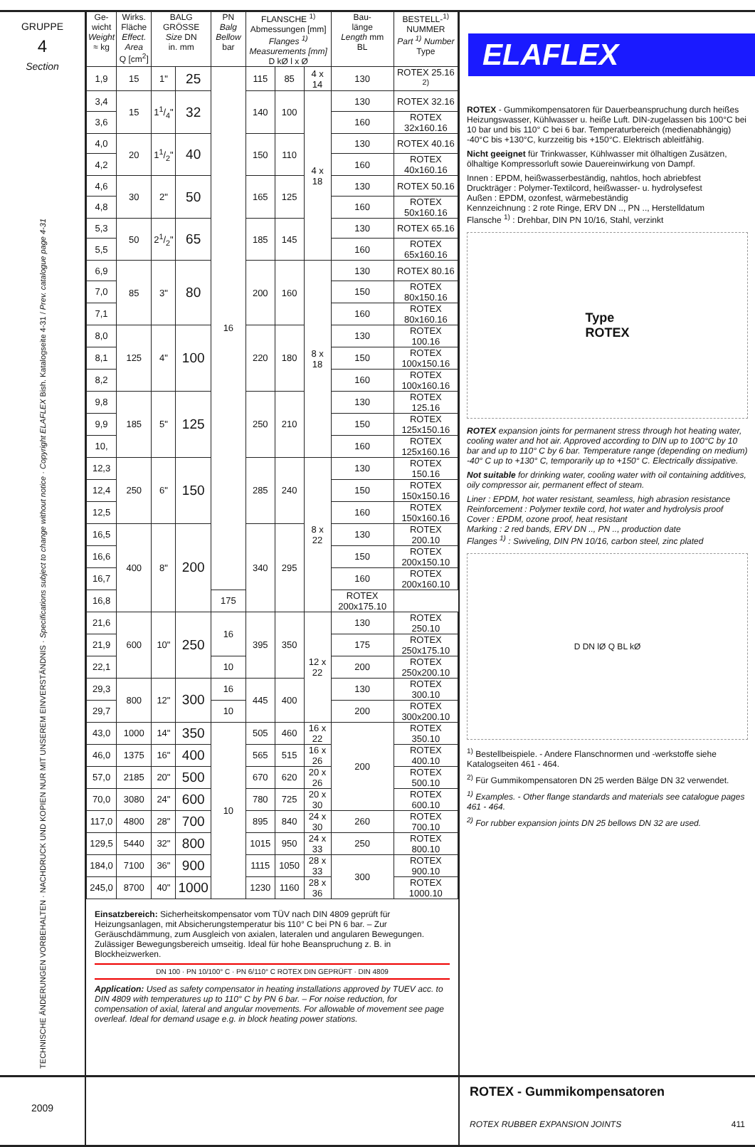GRUPPE
4
Section
TECHNISCHE ÄNDERUNGEN VORBEHALTEN · NACHDRUCK UND KOPIEN NUR MIT UNSEREM EINVERSTÄNDNIS · Specifications subject to change without notice · Copyright ELAFLEX Bish. Katalogseite 4-31 / Prev. catalogue page 4-31
| Ge- wicht Weight ≈ kg | Wirks. Fläche Effect. Area Q [cm<sup>2</sup>] | BALG GRÖSSE Size DN in. mm | | PN Balg Bellow bar | FLANSCHE <sup>1)</sup> Abmessungen [mm] Flanges <sup>1)</sup> Measurements [mm] D kØ l x Ø | | | Bau- länge Length mm BL | BESTELL-<sup>1)</sup> NUMMER Part <sup>1)</sup> Number Type |
| --- | --- | --- | --- | --- | --- | --- | --- | --- | --- |
| 1,9 | 15 | 1" | 25 | 16 | 115 | 85 | 4 x 14 | 130 | ROTEX 25.16 <sup>2)</sup> |
| 3,4 | 15 | 11/4" | 32 | | 140 | 100 | 4 x 18 | 130 | ROTEX 32.16 |
| 3,6 | | | | | | | | 160 | ROTEX 32x160.16 |
| 4,0 | 20 | 11/2" | 40 | | 150 | 110 | | 130 | ROTEX 40.16 |
| 4,2 | | | | | | | | 160 | ROTEX 40x160.16 |
| 4,6 | 30 | 2" | 50 | | 165 | 125 | | 130 | ROTEX 50.16 |
| 4,8 | | | | | | | | 160 | ROTEX 50x160.16 |
| 5,3 | 50 | 21/2" | 65 | | 185 | 145 | | 130 | ROTEX 65.16 |
| 5,5 | | | | | | | | 160 | ROTEX 65x160.16 |
| 6,9 | 85 | 3" | 80 | | 200 | 160 | 8 x 18 | 130 | ROTEX 80.16 |
| 7,0 | | | | | | | | 150 | ROTEX 80x150.16 |
| 7,1 | | | | | | | | 160 | ROTEX 80x160.16 |
| 8,0 | 125 | 4" | 100 | | 220 | 180 | | 130 | ROTEX 100.16 |
| 8,1 | | | | | | | | 150 | ROTEX 100x150.16 |
| 8,2 | | | | | | | | 160 | ROTEX 100x160.16 |
| 9,8 | 185 | 5" | 125 | | 250 | 210 | | 130 | ROTEX 125.16 |
| 9,9 | | | | | | | | 150 | ROTEX 125x150.16 |
| 10, | | | | | | | | 160 | ROTEX 125x160.16 |
| 12,3 | 250 | 6" | 150 | | 285 | 240 | 8 x 22 | 130 | ROTEX 150.16 |
| 12,4 | | | | | | | | 150 | ROTEX 150x150.16 |
| 12,5 | | | | | | | | 160 | ROTEX 150x160.16 |
| 16,5 | 400 | 8" | 200 | | 340 | 295 | | 130 | ROTEX 200.10 |
| 16,6 | | | | | | | | 150 | ROTEX 200x150.10 |
| 16,7 | | | | | | | | 160 | ROTEX 200x160.10 |
| 16,8 | | | | 175 | | | | ROTEX 200x175.10 | |
| 21,6 | 600 | 10" | 250 | 16 | 395 | 350 | 12 x 22 | 130 | ROTEX 250.10 |
| 21,9 | | | | | | | | 175 | ROTEX 250x175.10 |
| 22,1 | | | | 10 | | | | 200 | ROTEX 250x200.10 |
| 29,3 | 800 | 12" | 300 | 16 | 445 | 400 | | 130 | ROTEX 300.10 |
| 29,7 | | | | 10 | | | | 200 | ROTEX 300x200.10 |
| 43,0 | 1000 | 14" | 350 | 10 | 505 | 460 | 16 x 22 | 200 | ROTEX 350.10 |
| 46,0 | 1375 | 16" | 400 | | 565 | 515 | 16 x 26 | | ROTEX 400.10 |
| 57,0 | 2185 | 20" | 500 | | 670 | 620 | 20 x 26 | | ROTEX 500.10 |
| 70,0 | 3080 | 24" | 600 | | 780 | 725 | 20 x 30 | | ROTEX 600.10 |
| 117,0 | 4800 | 28" | 700 | | 895 | 840 | 24 x 30 | 260 | ROTEX 700.10 |
| 129,5 | 5440 | 32" | 800 | | 1015 | 950 | 24 x 33 | 250 | ROTEX 800.10 |
| 184,0 | 7100 | 36" | 900 | | 1115 | 1050 | 28 x 33 | 300 | ROTEX 900.10 |
| 245,0 | 8700 | 40" | 1000 | | 1230 | 1160 | 28 x 36 | | ROTEX 1000.10 |
Einsatzbereich: Sicherheitskompensator vom TÜV nach DIN 4809 geprüft für Heizungsanlagen, mit Absicherungstemperatur bis 110° C bei PN 6 bar. – Zur Geräuschdämmung, zum Ausgleich von axialen, lateralen und angularen Bewegungen. Zulässiger Bewegungsbereich umseitig. Ideal für hohe Beanspruchung z. B. in Blockheizwerken.
DN 100 · PN 10/100° C · PN 6/110° C ROTEX DIN GEPRÜFT · DIN 4809
Application: Used as safety compensator in heating installations approved by TUEV acc. to DIN 4809 with temperatures up to 110° C by PN 6 bar. – For noise reduction, for compensation of axial, lateral and angular movements. For allowable of movement see page overleaf. Ideal for demand usage e.g. in block heating power stations.
ELAFLEX
ROTEX - Gummikompensatoren für Dauerbeanspruchung durch heißes Heizungswasser, Kühlwasser u. heiße Luft. DIN-zugelassen bis 100°C bei 10 bar und bis 110° C bei 6 bar. Temperaturbereich (medienabhängig) -40°C bis +130°C, kurzzeitig bis +150°C. Elektrisch ableitfähig.
Nicht geeignet für Trinkwasser, Kühlwasser mit ölhaltigen Zusätzen, ölhaltige Kompressorluft sowie Dauereinwirkung von Dampf.
Innen : EPDM, heißwasserbeständig, nahtlos, hoch abriebfest
Druckträger : Polymer-Textilcord, heißwasser- u. hydrolysefest
Außen : EPDM, ozonfest, wärmebeständig
Kennzeichnung : 2 rote Ringe, ERV DN .., PN .., Herstelldatum
Flansche <sup>1)</sup> : Drehbar, DIN PN 10/16, Stahl, verzinkt
Type
ROTEX
ROTEX expansion joints for permanent stress through hot heating water, cooling water and hot air. Approved according to DIN up to 100°C by 10 bar and up to 110° C by 6 bar. Temperature range (depending on medium) -40° C up to +130° C, temporarily up to +150° C. Electrically dissipative.
Not suitable for drinking water, cooling water with oil containing additives, oily compressor air, permanent effect of steam.
Liner : EPDM, hot water resistant, seamless, high abrasion resistance
Reinforcement : Polymer textile cord, hot water and hydrolysis proof
Cover : EPDM, ozone proof, heat resistant
Marking : 2 red bands, ERV DN .., PN .., production date
Flanges <sup>1)</sup> : Swiveling, DIN PN 10/16, carbon steel, zinc plated
D DN lØ Q BL kØ
<sup>1)</sup> Bestellbeispiele. - Andere Flanschnormen und -werkstoffe siehe Katalogseiten 461 - 464.
<sup>2)</sup> Für Gummikompensatoren DN 25 werden Bälge DN 32 verwendet.
<sup>1)</sup> Examples. - Other flange standards and materials see catalogue pages 461 - 464.
<sup>2)</sup> For rubber expansion joints DN 25 bellows DN 32 are used.
2009
ROTEX - Gummikompensatoren
ROTEX RUBBER EXPANSION JOINTS 411